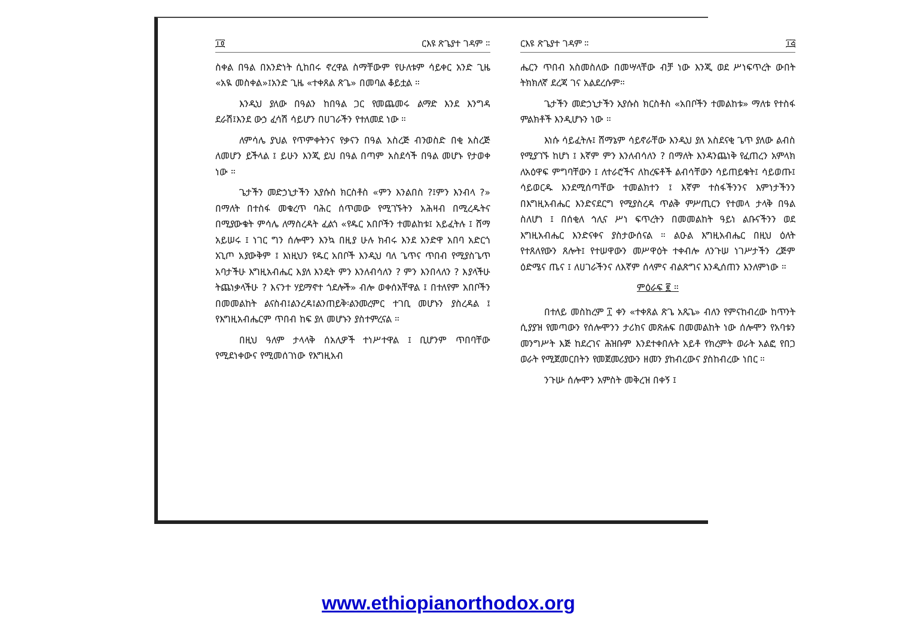፲፬ ርእዩ ጽጌያተ ገዳም ።
ስቀል በዓል በአንድነት ሲከበሩ ኖረዋል ስማቸውም የሁለቱም ሳይቀር አንድ ጊዜ «አዪ መስቀል»፤አንድ ጊዜ «ተቀጸል ጽጌ» በመባል ቆይቷል ።
እንዲህ ያለው በዓልን ከበዓል ጋር የመጨመሩ ልማድ እንደ እንግዳ ደራሽ፤እንደ ውኃ ፈሳሽ ሳይሆን በሀገራችን የተለመደ ነው ።
ለምሳሌ ያህል የጥምቀትንና የቃናን በዓል አስረጅ ብንወስድ በቂ አስረጅ ለመሆን ይችላል ፤ ይሁን እንጂ ይህ በዓል በጣም አስደሳች በዓል መሆኑ የታወቀ ነው ።
ጌታችን መድኃኒታችን ኢየሱስ ክርስቶስ «ምን እንልበስ ?፤ምን እንብላ ?» በማለት በተስፋ መቁረጥ ባሕር ሰጥመው የሚገኙትን አሕዛብ በሚረዱትና በሚያውቁት ምሳሌ ለማስረዳት ፈልጎ «የዱር አበቦችን ተመልከቱ፤ አይፈትሉ ፤ ሸማ አይሠሩ ፤ ነገር ግን ሰሎሞን እንኳ በዚያ ሁሉ ክብሩ እንደ አንድዋ አበባ አድርጎ አጊጦ አያውቅም ፤ እነዚህን የዱር አበቦች እንዲህ ባለ ጌጥና ጥበብ የሚያስጌጥ አባታችሁ እግዚአብሔር እያለ እንዴት ምን እንለብሳለን ? ምን እንበላለን ? እያላችሁ ትጨነቃላችሁ ? እናንተ ሃይማኖተ ጎደሎች» ብሎ ወቀሰአቸዋል ፤ በተለየም አበቦችን በመመልከት ልናስብ፤ልንረዳ፤ልንጠይቅ፡ልንመረምር ተገቢ መሆኑን ያስረዳል ፤ የእግዚአብሔርም ጥበብ ከፍ ያለ መሆኑን ያስተምረናል ።
በዚህ ዓለም ታላላቅ ሰአሊዎች ተነሥተዋል ፤ ቢሆንም ጥበባቸው የሚደነቀውና የሚመሰገነው የእግዚአብ
ርእዩ ጽጌያተ ገዳም ። ፲፭
ሔርን ጥበብ አስመስለው በመሣላቸው ብቻ ነው እንጂ ወደ ሥነፍጥረት ውበት ትክክለኛ ደረጃ ገና አልደረሱም።
ጌታችን መድኃኒታችን ኢየሱስ ክርስቶስ «አበቦችን ተመልከቱ» ማለቱ የተስፋ ምልክቶች እንዲሆኑን ነው ።
እነሱ ሳይፈትሉ፤ ሸማኔም ሳይኖራቸው እንዲህ ያለ አስደናቂ ጌጥ ያለው ልብስ የሚያገኙ ከሆነ ፤ እኛም ምን እንለብሳለን ? በማለት እንዳንጨነቅ የፈጠረን አምላክ ለአዕዋፍ ምግባቸውን ፤ ለተራሮችና ለከረፍቶች ልብሳቸውን ሳይጠይቁት፤ ሳይወጡ፤ ሳይወርዱ እንደሚሰጣቸው ተመልክተን ፤ እኛም ተስፋችንንና እምነታችንን በእግዚአብሔር እንድናደርግ የሚያስረዳ ጥልቅ ምሥጢርን የተመላ ታላቅ በዓል ስለሆነ ፤ በሰቂለ ኅሊና ሥነ ፍጥረትን በመመልከት ዓይነ ልቡናችንን ወደ እግዚአብሔር እንድናቀና ያስታውሰናል ። ልዑል እግዚአብሔር በዚህ ዕለት የተጸለየውን ጸሎት፤ የተሠዋውን መሥዋዕት ተቀብሎ ለንጉሠ ነገሥታችን ረጅም ዕድሜና ጤና ፤ ለሀገራችንና ለእኛም ሰላምና ብልጽግና እንዲሰጠን እንለምነው ።
ምዕራፍ ፪ ።
በተለይ መስከረም ፲ ቀን «ተቀጸል ጽጌ አጼጌ» ብለን የምናከብረው ከጥንት ሲያያዝ የመጣውን የሰሎሞንን ታሪክና መጽሐፍ በመመልከት ነው ሰሎሞን የአባቱን መንግሥት እጅ ከደረገና ሕዝቡም እንደተቀበሉት አይቶ የክረምት ወራት አልፎ የበጋ ወራት የሚጀመርበትን የመጀመሪያውን ዘመን ያከብረውና ያስከብረው ነበር ።
ንጉሡ ሰሎሞን አምስት መቅረዝ በቀኝ ፤
www.ethiopianorthodox.org